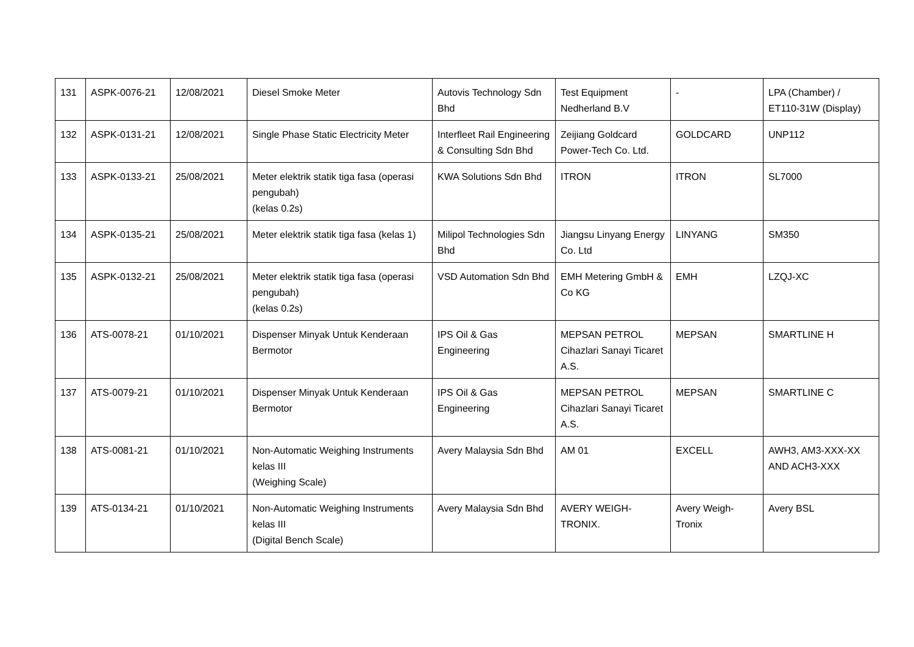| 131 | ASPK-0076-21 | 12/08/2021 | Diesel Smoke Meter | Autovis Technology Sdn Bhd | Test Equipment Nedherland B.V | - | LPA (Chamber) / ET110-31W (Display) |
| 132 | ASPK-0131-21 | 12/08/2021 | Single Phase Static Electricity Meter | Interfleet Rail Engineering & Consulting Sdn Bhd | Zeijiang Goldcard Power-Tech Co. Ltd. | GOLDCARD | UNP112 |
| 133 | ASPK-0133-21 | 25/08/2021 | Meter elektrik statik tiga fasa (operasi pengubah) (kelas 0.2s) | KWA Solutions Sdn Bhd | ITRON | ITRON | SL7000 |
| 134 | ASPK-0135-21 | 25/08/2021 | Meter elektrik statik tiga fasa (kelas 1) | Milipol Technologies Sdn Bhd | Jiangsu Linyang Energy Co. Ltd | LINYANG | SM350 |
| 135 | ASPK-0132-21 | 25/08/2021 | Meter elektrik statik tiga fasa (operasi pengubah) (kelas 0.2s) | VSD Automation Sdn Bhd | EMH Metering GmbH & Co KG | EMH | LZQJ-XC |
| 136 | ATS-0078-21 | 01/10/2021 | Dispenser Minyak Untuk Kenderaan Bermotor | IPS Oil & Gas Engineering | MEPSAN PETROL Cihazlari Sanayi Ticaret A.S. | MEPSAN | SMARTLINE H |
| 137 | ATS-0079-21 | 01/10/2021 | Dispenser Minyak Untuk Kenderaan Bermotor | IPS Oil & Gas Engineering | MEPSAN PETROL Cihazlari Sanayi Ticaret A.S. | MEPSAN | SMARTLINE C |
| 138 | ATS-0081-21 | 01/10/2021 | Non-Automatic Weighing Instruments kelas III (Weighing Scale) | Avery Malaysia Sdn Bhd | AM 01 | EXCELL | AWH3, AM3-XXX-XX AND ACH3-XXX |
| 139 | ATS-0134-21 | 01/10/2021 | Non-Automatic Weighing Instruments kelas III (Digital Bench Scale) | Avery Malaysia Sdn Bhd | AVERY WEIGH-TRONIX. | Avery Weigh-Tronix | Avery BSL |